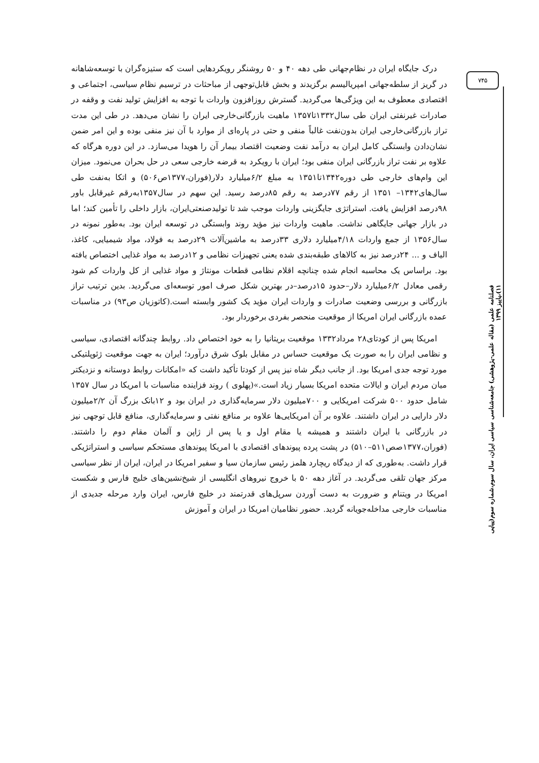۷۴۵
درک جایگاه ایران در نظام‌جهانی طی دهه ۴۰ و ۵۰ روشنگر رویکردهایی است که ستیزه‌گران با توسعه‌شاهانه در گریز از سلطه‌جهانی امپریالیسم برگزیدند و بخش قابل‌توجهی از مباحثات در ترسیم نظام سیاسی، اجتماعی و اقتصادی معطوف به این ویژگی‌ها می‌گردید. گسترش روزافزون واردات با توجه به افزایش تولید نفت و وقفه در صادرات غیرنفتی ایران طی سال۱۳۳۲تا۱۳۵۷ ماهیت بازرگانی‌خارجی ایران را نشان می‌دهد. در طی این مدت تراز بازرگانی‌خارجی ایران بدون‌نفت غالباً منفی و حتی در پاره‌ای از موارد با آن نیز منفی بوده و این امر ضمن نشان‌دادن وابستگی کامل ایران به درآمد نفت وضعیت اقتصاد بیمار آن را هویدا می‌سازد. در این دوره هرگاه که علاوه بر نفت تراز بازرگانی ایران منفی بود؛ ایران با رویکرد به قرضه خارجی سعی در حل بحران می‌نمود. میزان این وام‌های خارجی طی دوره۱۳۴۲تا۱۳۵۱ به مبلغ ۶/۲میلیارد دلار(فوران،۱۳۷۷ص۵۰۶) و اتکا به‌نفت طی سال‌های۱۳۴۲– ۱۳۵۱ از رقم ۷۷درصد به رقم ۸۵درصد رسید. این سهم در سال۱۳۵۷به‌رقم غیرقابل باور ۹۸درصد افزایش یافت. استراتژی جایگزینی واردات موجب شد تا تولیدصنعتی‌ایران، بازار داخلی را تأمین کند؛ اما در بازار جهانی جایگاهی نداشت. ماهیت واردات نیز مؤید روند وابستگی در توسعه ایران بود. به‌طور نمونه در سال۱۳۵۶ از جمع واردات ۴/۱۸میلیارد دلاری ۳۳درصد به ماشین‌آلات ۲۹درصد به فولاد، مواد شیمیایی، کاغذ، الیاف و ... ۲۴درصد نیز به کالاهای طبقه‌بندی شده یعنی تجهیزات نظامی و ۱۲درصد به مواد غذایی اختصاص یافته بود. براساس یک محاسبه انجام شده چنانچه اقلام نظامی قطعات مونتاژ و مواد غذایی از کل واردات کم شود رقمی معادل ۶/۲میلیارد دلار–حدود ۱۵درصد–در بهترین شکل صرف امور توسعه‌ای می‌گردید. بدین ترتیب تراز بازرگانی و بررسی وضعیت صادرات و واردات ایران مؤید یک کشور وابسته است.(کاتوزیان ص۹۳) در مناسبات عمده بازرگانی ایران امریکا از موقعیت منحصر بفردی برخوردار بود.
امریکا پس از کودتای۲۸ مرداد۱۳۳۲ موقعیت بریتانیا را به خود اختصاص داد. روابط چندگانه اقتصادی، سیاسی و نظامی ایران را به صورت یک موقعیت حساس در مقابل بلوک شرق درآورد؛ ایران به جهت موقعیت ژئوپلتیکی مورد توجه جدی امریکا بود. از جانب دیگر شاه نیز پس از کودتا تأکید داشت که «امکانات روابط دوستانه و نزدیکتر میان مردم ایران و ایالات متحده امریکا بسیار زیاد است.»(پهلوی ) روند فزاینده مناسبات با امریکا در سال ۱۳۵۷ شامل حدود ۵۰۰ شرکت امریکایی و ۷۰۰میلیون دلار سرمایه‌گذاری در ایران بود و ۱۲بانک بزرگ آن ۲/۲میلیون دلار دارایی در ایران داشتند. علاوه بر آن امریکایی‌ها علاوه بر منافع نفتی و سرمایه‌گذاری، منافع قابل توجهی نیز در بازرگانی با ایران داشتند و همیشه یا مقام اول و یا پس از ژاپن و آلمان مقام دوم را داشتند.(فوران،۱۳۷۷صص۵۱۱–۵۱۰) در پشت پرده پیوندهای اقتصادی با امریکا پیوندهای مستحکم سیاسی و استراتژیکی قرار داشت. به‌طوری که از دیدگاه ریچارد هلمز رئیس سازمان سیا و سفیر امریکا در ایران، ایران از نظر سیاسی مرکز جهان تلقی می‌گردید. در آغاز دهه ۵۰ با خروج نیروهای انگلیسی از شیخ‌نشین‌های خلیج فارس و شکست امریکا در ویتنام و ضرورت به دست آوردن سرپل‌های قدرتمند در خلیج فارس، ایران وارد مرحله جدیدی از مناسبات خارجی مداخله‌جویانه گردید. حضور نظامیان امریکا در ایران و آموزش
فصلنامه علمی (مقاله علمی-پژوهشی) جامعه‌شناسی سیاسی ایران، سال سوم،شماره سوم(پیاپی ۱۱)،پاییز ۱۳۹۹